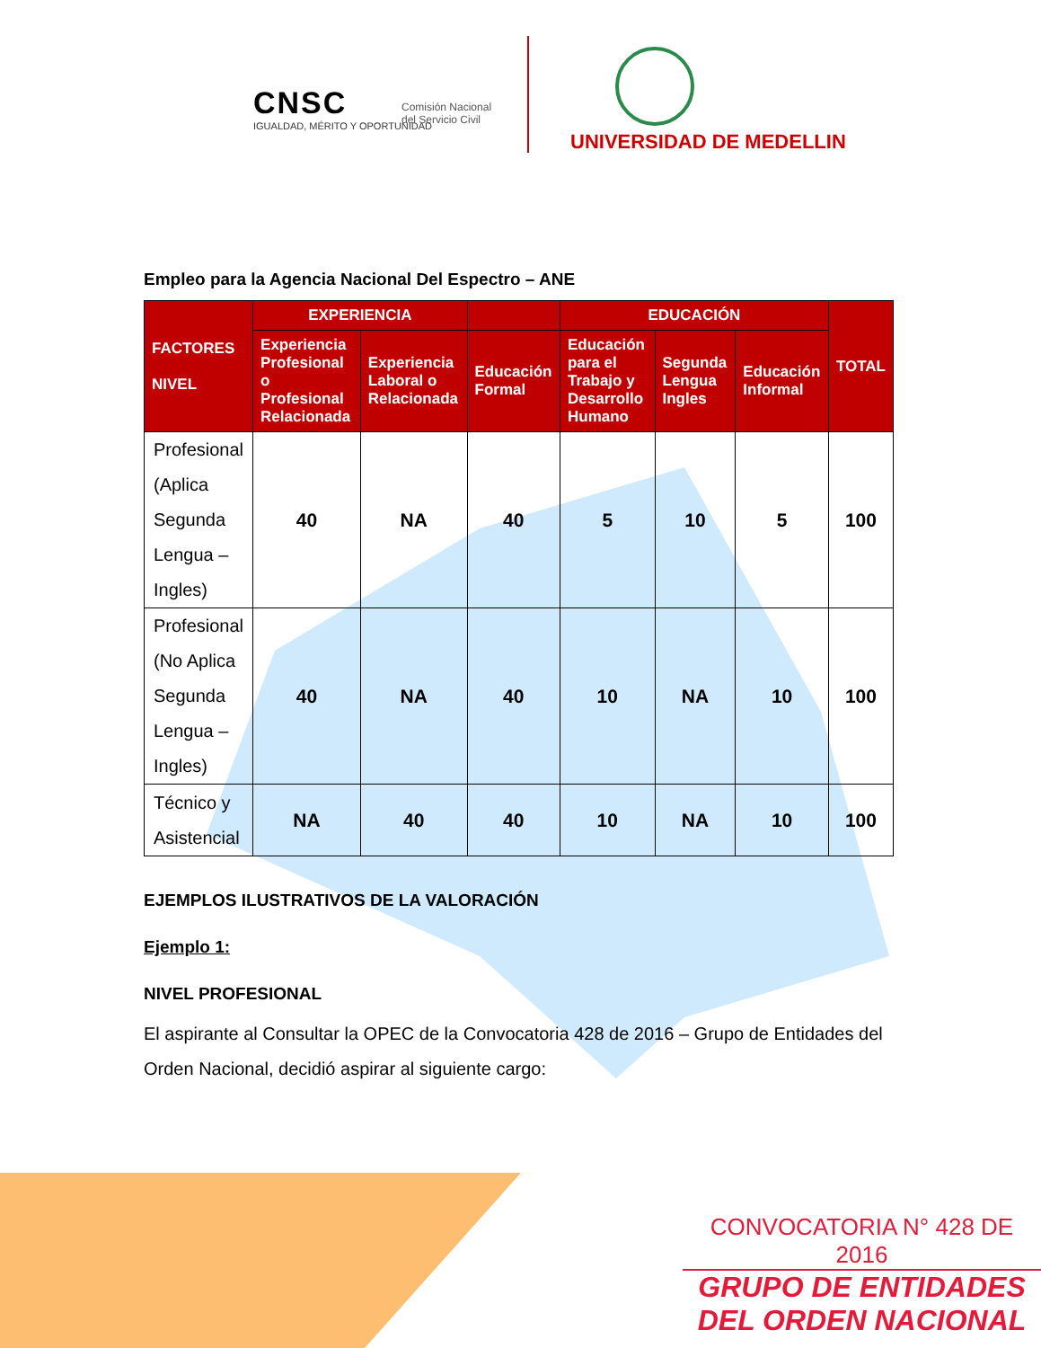CNSC
IGUALDAD, MÉRITO Y OPORTUNIDAD
Comisión Nacional
del Servicio Civil
UNIVERSIDAD DE MEDELLIN
Empleo para la Agencia Nacional Del Espectro – ANE
| FACTORES NIVEL | EXPERIENCIA | | | EDUCACIÓN | | | TOTAL |
| --- | --- | --- | --- | --- | --- | --- | --- |
| | Experiencia Profesional o Profesional Relacionada | Experiencia Laboral o Relacionada | Educación Formal | Educación para el Trabajo y Desarrollo Humano | Segunda Lengua Ingles | Educación Informal | |
| Profesional (Aplica Segunda Lengua – Ingles) | 40 | NA | 40 | 5 | 10 | 5 | 100 |
| Profesional (No Aplica Segunda Lengua – Ingles) | 40 | NA | 40 | 10 | NA | 10 | 100 |
| Técnico y Asistencial | NA | 40 | 40 | 10 | NA | 10 | 100 |
EJEMPLOS ILUSTRATIVOS DE LA VALORACIÓN
Ejemplo 1:
NIVEL PROFESIONAL
El aspirante al Consultar la OPEC de la Convocatoria 428 de 2016 – Grupo de Entidades del Orden Nacional, decidió aspirar al siguiente cargo:
CONVOCATORIA N° 428 DE 2016
GRUPO DE ENTIDADES
DEL ORDEN NACIONAL